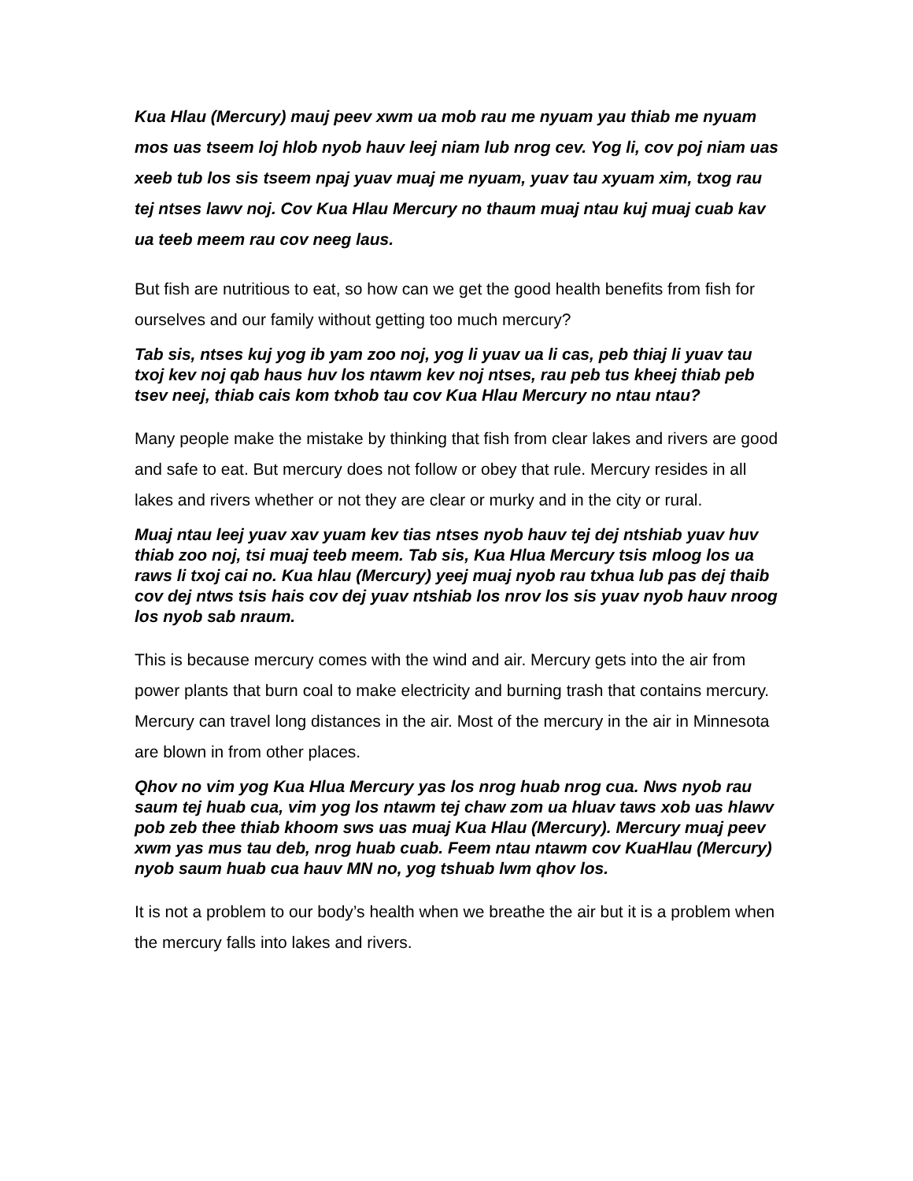Kua Hlau (Mercury) mauj peev xwm ua mob rau me nyuam yau thiab me nyuam mos uas tseem loj hlob nyob hauv leej niam lub nrog cev. Yog li, cov poj niam uas xeeb tub los sis tseem npaj yuav muaj me nyuam, yuav tau xyuam xim, txog rau tej ntses lawv noj. Cov Kua Hlau Mercury no thaum muaj ntau kuj muaj cuab kav ua teeb meem rau cov neeg laus.
But fish are nutritious to eat, so how can we get the good health benefits from fish for ourselves and our family without getting too much mercury?
Tab sis, ntses kuj yog ib yam zoo noj, yog li yuav ua li cas, peb thiaj li yuav tau txoj kev noj qab haus huv los ntawm kev noj ntses, rau peb tus kheej thiab peb tsev neej, thiab cais kom txhob tau cov Kua Hlau Mercury no ntau ntau?
Many people make the mistake by thinking that fish from clear lakes and rivers are good and safe to eat. But mercury does not follow or obey that rule. Mercury resides in all lakes and rivers whether or not they are clear or murky and in the city or rural.
Muaj ntau leej yuav xav yuam kev tias ntses nyob hauv tej dej ntshiab yuav huv thiab zoo noj, tsi muaj teeb meem. Tab sis, Kua Hlua Mercury tsis mloog los ua raws li txoj cai no. Kua hlau (Mercury) yeej muaj nyob rau txhua lub pas dej thaib cov dej ntws tsis hais cov dej yuav ntshiab los nrov los sis yuav nyob hauv nroog los nyob sab nraum.
This is because mercury comes with the wind and air. Mercury gets into the air from power plants that burn coal to make electricity and burning trash that contains mercury. Mercury can travel long distances in the air. Most of the mercury in the air in Minnesota are blown in from other places.
Qhov no vim yog Kua Hlua Mercury yas los nrog huab nrog cua. Nws nyob rau saum tej huab cua, vim yog los ntawm tej chaw zom ua hluav taws xob uas hlawv pob zeb thee thiab khoom sws uas muaj Kua Hlau (Mercury). Mercury muaj peev xwm yas mus tau deb, nrog huab cuab. Feem ntau ntawm cov KuaHlau (Mercury) nyob saum huab cua hauv MN no, yog tshuab lwm qhov los.
It is not a problem to our body’s health when we breathe the air but it is a problem when the mercury falls into lakes and rivers.